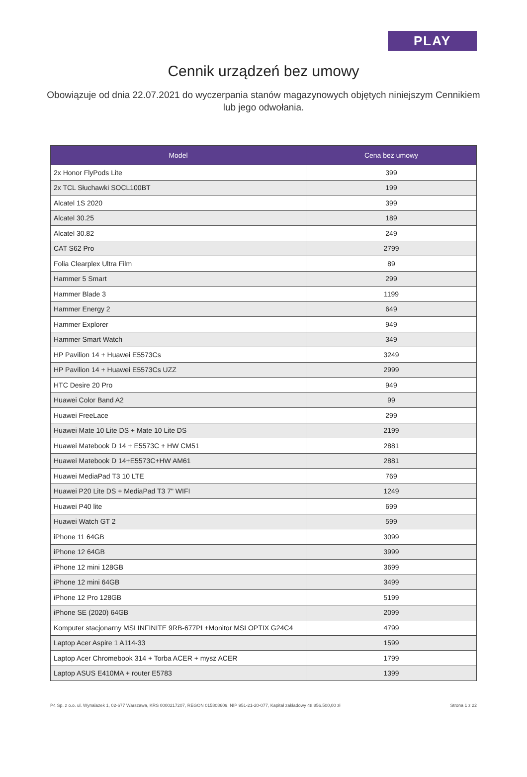PLAY
Cennik urządzeń bez umowy
Obowiązuje od dnia 22.07.2021 do wyczerpania stanów magazynowych objętych niniejszym Cennikiem lub jego odwołania.
| Model | Cena bez umowy |
| --- | --- |
| 2x Honor FlyPods Lite | 399 |
| 2x TCL Słuchawki SOCL100BT | 199 |
| Alcatel 1S 2020 | 399 |
| Alcatel 30.25 | 189 |
| Alcatel 30.82 | 249 |
| CAT S62 Pro | 2799 |
| Folia Clearplex Ultra Film | 89 |
| Hammer 5 Smart | 299 |
| Hammer Blade 3 | 1199 |
| Hammer Energy 2 | 649 |
| Hammer Explorer | 949 |
| Hammer Smart Watch | 349 |
| HP Pavilion 14 + Huawei E5573Cs | 3249 |
| HP Pavilion 14 + Huawei E5573Cs UZZ | 2999 |
| HTC Desire 20 Pro | 949 |
| Huawei Color Band A2 | 99 |
| Huawei FreeLace | 299 |
| Huawei Mate 10 Lite DS + Mate 10 Lite DS | 2199 |
| Huawei Matebook D 14 + E5573C + HW CM51 | 2881 |
| Huawei Matebook D 14+E5573C+HW AM61 | 2881 |
| Huawei MediaPad T3 10 LTE | 769 |
| Huawei P20 Lite DS + MediaPad T3 7" WIFI | 1249 |
| Huawei P40 lite | 699 |
| Huawei Watch GT 2 | 599 |
| iPhone 11 64GB | 3099 |
| iPhone 12 64GB | 3999 |
| iPhone 12 mini 128GB | 3699 |
| iPhone 12 mini 64GB | 3499 |
| iPhone 12 Pro 128GB | 5199 |
| iPhone SE (2020) 64GB | 2099 |
| Komputer stacjonarny MSI INFINITE 9RB-677PL+Monitor MSI OPTIX G24C4 | 4799 |
| Laptop Acer Aspire 1 A114-33 | 1599 |
| Laptop Acer Chromebook 314 + Torba ACER + mysz ACER | 1799 |
| Laptop ASUS E410MA + router E5783 | 1399 |
P4 Sp. z o.o. ul. Wynalazek 1, 02-677 Warszawa, KRS 0000217207, REGON 015808609, NIP 951-21-20-077, Kapitał zakładowy 48.856.500,00 zł Strona 1 z 22